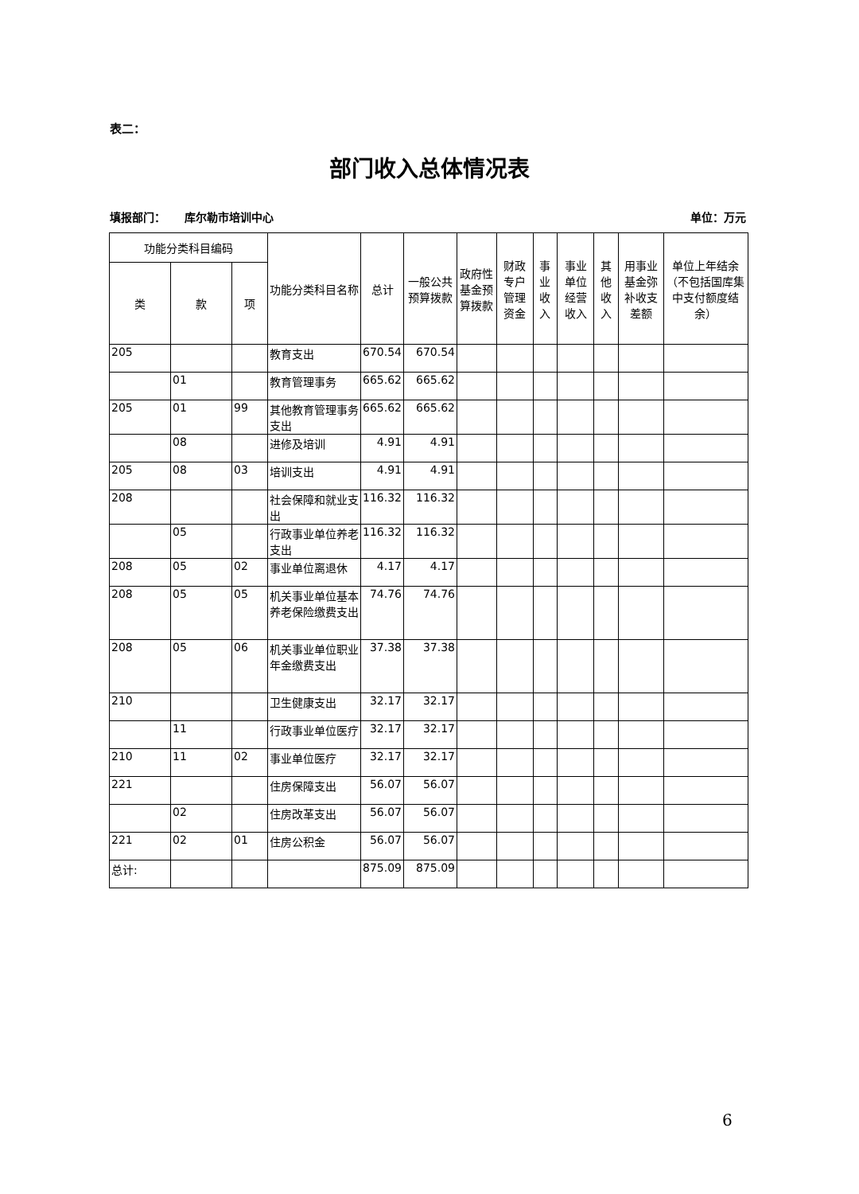表二：
部门收入总体情况表
填报部门： 库尔勒市培训中心 单位：万元
| 功能分类科目编码 | | | 功能分类科目名称 | 总计 | 一般公共预算拨款 | 政府性基金预算拨款 | 财政专户管理资金 | 事业收入 | 事业单位经营收入 | 其他收入 | 用事业基金弥补收支差额 | 单位上年结余（不包括国库集中支付额度结余） |
| --- | --- | --- | --- | --- | --- | --- | --- | --- | --- | --- | --- | --- |
| 类 | 款 | 项 | | | | | | | | | | |
| 205 | | | 教育支出 | 670.54 | 670.54 | | | | | | | |
| | 01 | | 教育管理事务 | 665.62 | 665.62 | | | | | | | |
| 205 | 01 | 99 | 其他教育管理事务支出 | 665.62 | 665.62 | | | | | | | |
| | 08 | | 进修及培训 | 4.91 | 4.91 | | | | | | | |
| 205 | 08 | 03 | 培训支出 | 4.91 | 4.91 | | | | | | | |
| 208 | | | 社会保障和就业支出 | 116.32 | 116.32 | | | | | | | |
| | 05 | | 行政事业单位养老支出 | 116.32 | 116.32 | | | | | | | |
| 208 | 05 | 02 | 事业单位离退休 | 4.17 | 4.17 | | | | | | | |
| 208 | 05 | 05 | 机关事业单位基本养老保险缴费支出 | 74.76 | 74.76 | | | | | | | |
| 208 | 05 | 06 | 机关事业单位职业年金缴费支出 | 37.38 | 37.38 | | | | | | | |
| 210 | | | 卫生健康支出 | 32.17 | 32.17 | | | | | | | |
| | 11 | | 行政事业单位医疗 | 32.17 | 32.17 | | | | | | | |
| 210 | 11 | 02 | 事业单位医疗 | 32.17 | 32.17 | | | | | | | |
| 221 | | | 住房保障支出 | 56.07 | 56.07 | | | | | | | |
| | 02 | | 住房改革支出 | 56.07 | 56.07 | | | | | | | |
| 221 | 02 | 01 | 住房公积金 | 56.07 | 56.07 | | | | | | | |
| 总计: | | | | 875.09 | 875.09 | | | | | | | |
6